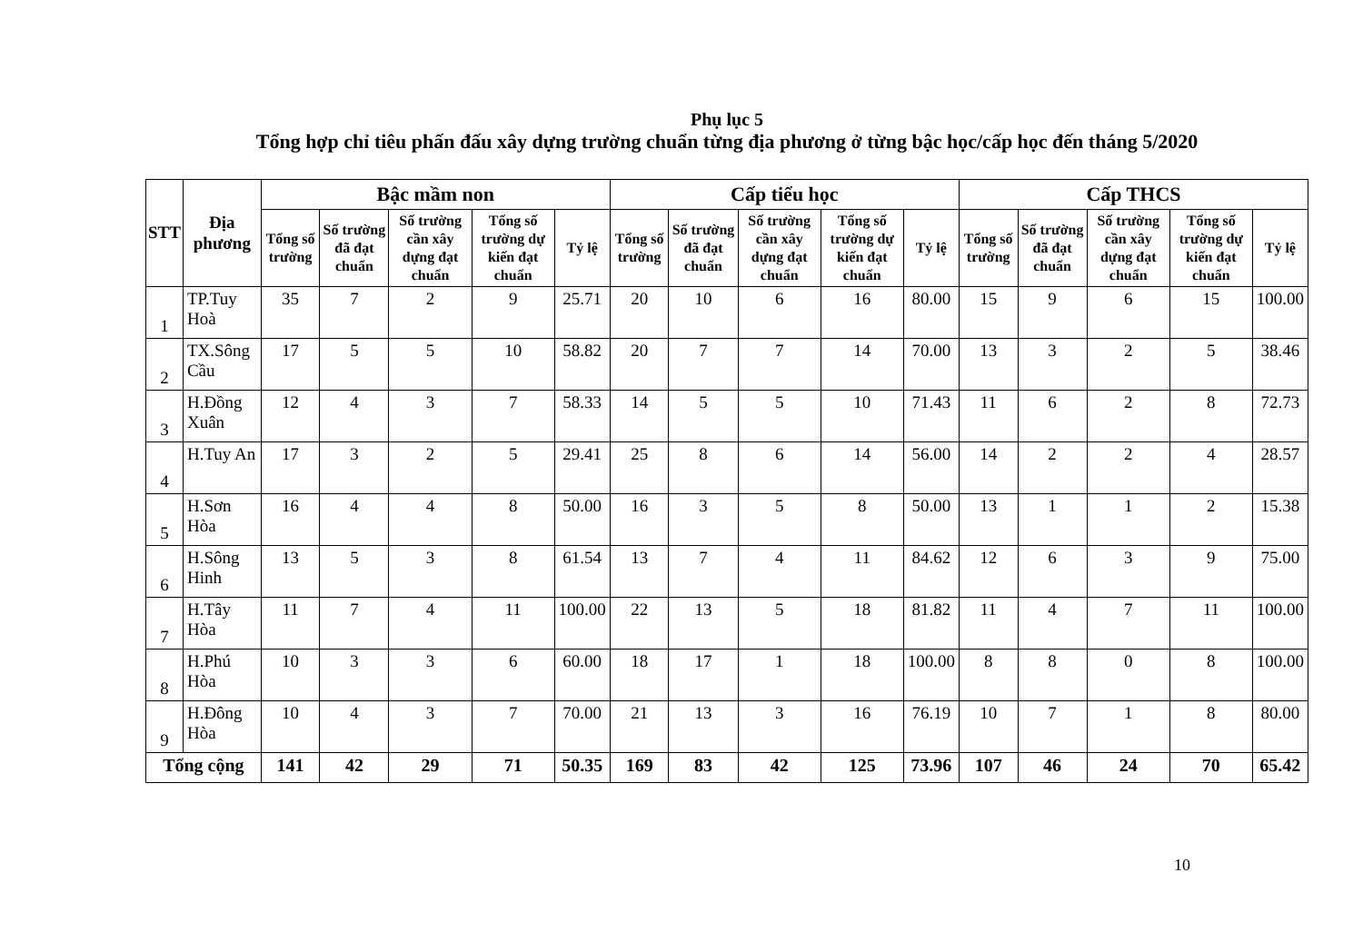Phụ lục 5
Tổng hợp chỉ tiêu phấn đấu xây dựng trường chuẩn từng địa phương ở từng bậc học/cấp học đến tháng 5/2020
| STT | Địa phương | Bậc mầm non | | | | | Cấp tiểu học | | | | | Cấp THCS | | | | |
| --- | --- | --- | --- | --- | --- | --- | --- | --- | --- | --- | --- | --- | --- | --- | --- | --- |
| | | Tổng số trường | Số trường đã đạt chuẩn | Số trường cần xây dựng đạt chuẩn | Tổng số trường dự kiến đạt chuẩn | Tỷ lệ | Tổng số trường | Số trường đã đạt chuẩn | Số trường cần xây dựng đạt chuẩn | Tổng số trường dự kiến đạt chuẩn | Tỷ lệ | Tổng số trường | Số trường đã đạt chuẩn | Số trường cần xây dựng đạt chuẩn | Tổng số trường dự kiến đạt chuẩn | Tỷ lệ |
| 1 | TP.Tuy Hoà | 35 | 7 | 2 | 9 | 25.71 | 20 | 10 | 6 | 16 | 80.00 | 15 | 9 | 6 | 15 | 100.00 |
| 2 | TX.Sông Cầu | 17 | 5 | 5 | 10 | 58.82 | 20 | 7 | 7 | 14 | 70.00 | 13 | 3 | 2 | 5 | 38.46 |
| 3 | H.Đồng Xuân | 12 | 4 | 3 | 7 | 58.33 | 14 | 5 | 5 | 10 | 71.43 | 11 | 6 | 2 | 8 | 72.73 |
| 4 | H.Tuy An | 17 | 3 | 2 | 5 | 29.41 | 25 | 8 | 6 | 14 | 56.00 | 14 | 2 | 2 | 4 | 28.57 |
| 5 | H.Sơn Hòa | 16 | 4 | 4 | 8 | 50.00 | 16 | 3 | 5 | 8 | 50.00 | 13 | 1 | 1 | 2 | 15.38 |
| 6 | H.Sông Hinh | 13 | 5 | 3 | 8 | 61.54 | 13 | 7 | 4 | 11 | 84.62 | 12 | 6 | 3 | 9 | 75.00 |
| 7 | H.Tây Hòa | 11 | 7 | 4 | 11 | 100.00 | 22 | 13 | 5 | 18 | 81.82 | 11 | 4 | 7 | 11 | 100.00 |
| 8 | H.Phú Hòa | 10 | 3 | 3 | 6 | 60.00 | 18 | 17 | 1 | 18 | 100.00 | 8 | 8 | 0 | 8 | 100.00 |
| 9 | H.Đông Hòa | 10 | 4 | 3 | 7 | 70.00 | 21 | 13 | 3 | 16 | 76.19 | 10 | 7 | 1 | 8 | 80.00 |
| Tổng cộng | | 141 | 42 | 29 | 71 | 50.35 | 169 | 83 | 42 | 125 | 73.96 | 107 | 46 | 24 | 70 | 65.42 |
10